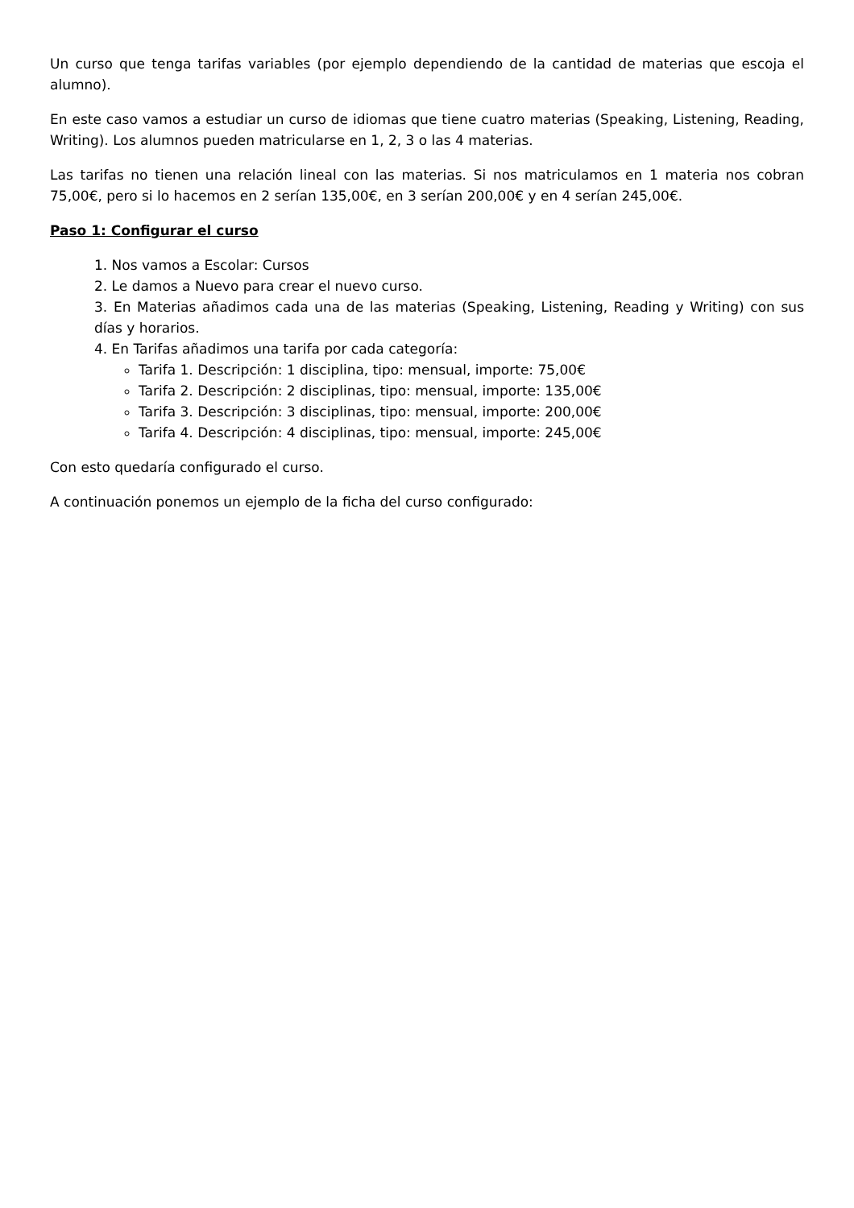Un curso que tenga tarifas variables (por ejemplo dependiendo de la cantidad de materias que escoja el alumno).
En este caso vamos a estudiar un curso de idiomas que tiene cuatro materias (Speaking, Listening, Reading, Writing). Los alumnos pueden matricularse en 1, 2, 3 o las 4 materias.
Las tarifas no tienen una relación lineal con las materias. Si nos matriculamos en 1 materia nos cobran 75,00€, pero si lo hacemos en 2 serían 135,00€, en 3 serían 200,00€ y en 4 serían 245,00€.
Paso 1: Configurar el curso
1. Nos vamos a Escolar: Cursos
2. Le damos a Nuevo para crear el nuevo curso.
3. En Materias añadimos cada una de las materias (Speaking, Listening, Reading y Writing) con sus días y horarios.
4. En Tarifas añadimos una tarifa por cada categoría:
Tarifa 1. Descripción: 1 disciplina, tipo: mensual, importe: 75,00€
Tarifa 2. Descripción: 2 disciplinas, tipo: mensual, importe: 135,00€
Tarifa 3. Descripción: 3 disciplinas, tipo: mensual, importe: 200,00€
Tarifa 4. Descripción: 4 disciplinas, tipo: mensual, importe: 245,00€
Con esto quedaría configurado el curso.
A continuación ponemos un ejemplo de la ficha del curso configurado: